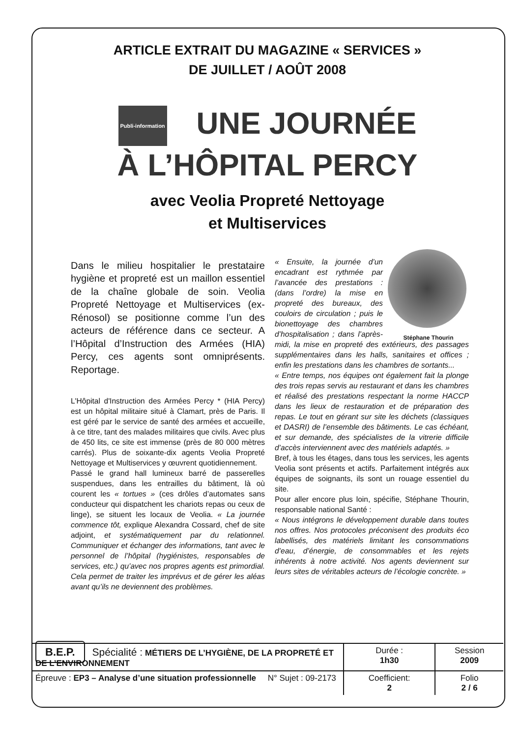ARTICLE EXTRAIT DU MAGAZINE « SERVICES »
DE JUILLET / AOÛT 2008
Publi-information UNE JOURNÉE
À L’HÔPITAL PERCY
avec Veolia Propreté Nettoyage
et Multiservices
Dans le milieu hospitalier le prestataire hygiène et propreté est un maillon essentiel de la chaîne globale de soin. Veolia Propreté Nettoyage et Multiservices (ex-Rénosol) se positionne comme l’un des acteurs de référence dans ce secteur. A l’Hôpital d’Instruction des Armées (HIA) Percy, ces agents sont omniprésents. Reportage.
L'Hôpital d'Instruction des Armées Percy * (HIA Percy) est un hôpital militaire situé à Clamart, près de Paris. Il est géré par le service de santé des armées et accueille, à ce titre, tant des malades militaires que civils. Avec plus de 450 lits, ce site est immense (près de 80 000 mètres carrés). Plus de soixante-dix agents Veolia Propreté Nettoyage et Multiservices y œuvrent quotidiennement.
Passé le grand hall lumineux barré de passerelles suspendues, dans les entrailles du bâtiment, là où courent les « tortues » (ces drôles d’automates sans conducteur qui dispatchent les chariots repas ou ceux de linge), se situent les locaux de Veolia. « La journée commence tôt, explique Alexandra Cossard, chef de site adjoint, et systématiquement par du relationnel. Communiquer et échanger des informations, tant avec le personnel de l’hôpital (hygiénistes, responsables de services, etc.) qu’avec nos propres agents est primordial. Cela permet de traiter les imprévus et de gérer les aléas avant qu’ils ne deviennent des problèmes.
Stéphane Thourin
« Ensuite, la journée d’un encadrant est rythmée par l’avancée des prestations : (dans l’ordre) la mise en propreté des bureaux, des couloirs de circulation ; puis le bionettoyage des chambres d’hospitalisation ; dans l’après-midi, la mise en propreté des extérieurs, des passages supplémentaires dans les halls, sanitaires et offices ; enfin les prestations dans les chambres de sortants...
« Entre temps, nos équipes ont également fait la plonge des trois repas servis au restaurant et dans les chambres et réalisé des prestations respectant la norme HACCP dans les lieux de restauration et de préparation des repas. Le tout en gérant sur site les déchets (classiques et DASRI) de l’ensemble des bâtiments. Le cas échéant, et sur demande, des spécialistes de la vitrerie difficile d’accès interviennent avec des matériels adaptés. »
Bref, à tous les étages, dans tous les services, les agents Veolia sont présents et actifs. Parfaitement intégrés aux équipes de soignants, ils sont un rouage essentiel du site.
Pour aller encore plus loin, spécifie, Stéphane Thourin, responsable national Santé :
« Nous intégrons le développement durable dans toutes nos offres. Nos protocoles préconisent des produits éco labellisés, des matériels limitant les consommations d’eau, d’énergie, de consommables et les rejets inhérents à notre activité. Nos agents deviennent sur leurs sites de véritables acteurs de l’écologie concrète. »
| B.E.P. Spécialité : MÉTIERS DE L’HYGIÈNE, DE LA PROPRETÉ ET DE L’ENVIRONNEMENT | Durée : 1h30 | Session 2009 |
| Épreuve : EP3 – Analyse d’une situation professionnelle N° Sujet : 09-2173 | Coefficient: 2 | Folio 2 / 6 |